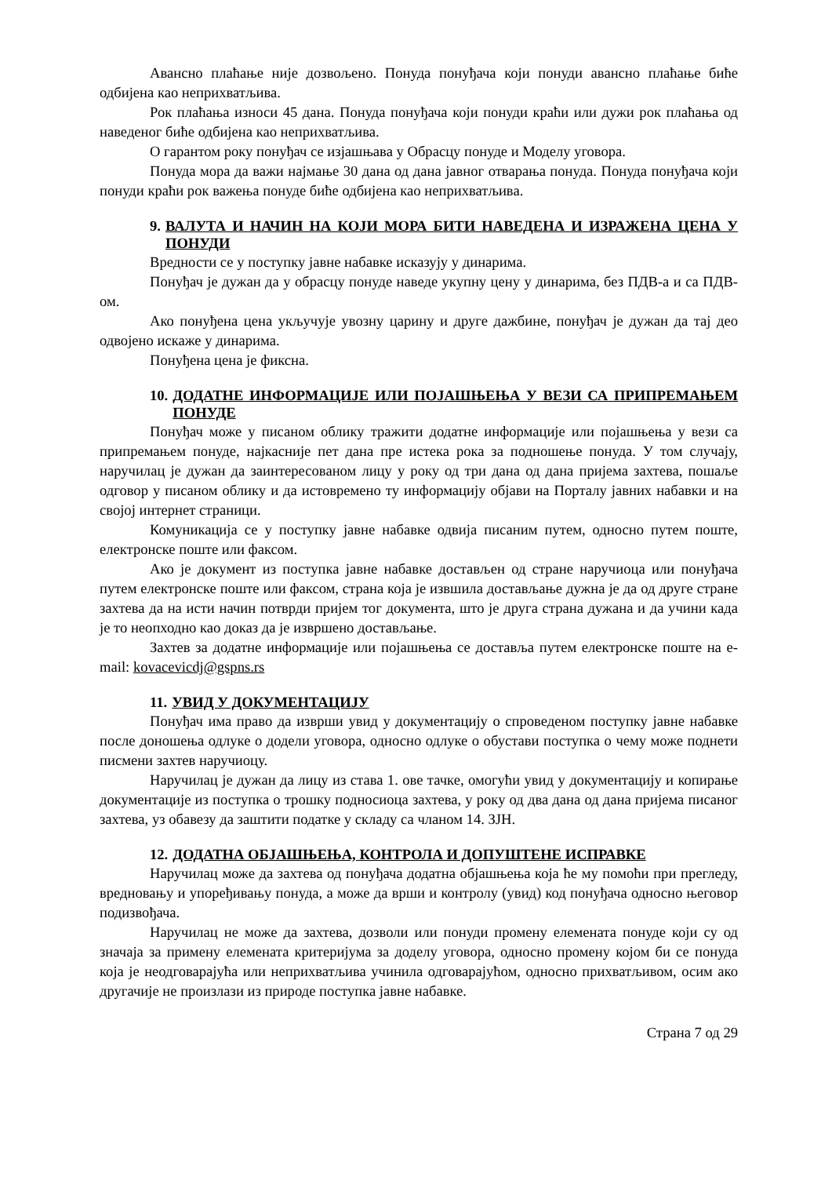Авансно плаћање није дозвољено. Понуда понуђача који понуди авансно плаћање биће одбијена као неприхватљива.
Рок плаћања износи 45 дана. Понуда понуђача који понуди краћи или дужи рок плаћања од наведеног биће одбијена као неприхватљива.
О гарантом року понуђач се изјашњава у Обрасцу понуде и Моделу уговора.
Понуда мора да важи најмање 30 дана од дана јавног отварања понуда. Понуда понуђача који понуди краћи рок важења понуде биће одбијена као неприхватљива.
9. ВАЛУТА И НАЧИН НА КОЈИ МОРА БИТИ НАВЕДЕНА И ИЗРАЖЕНА ЦЕНА У ПОНУДИ
Вредности се у поступку јавне набавке исказују у динарима.
Понуђач је дужан да у обрасцу понуде наведе укупну цену у динарима, без ПДВ-а и са ПДВ-ом.
Ако понуђена цена укључује увозну царину и друге дажбине, понуђач је дужан да тај део одвојено искаже у динарима.
Понуђена цена је фиксна.
10. ДОДАТНЕ ИНФОРМАЦИЈЕ ИЛИ ПОЈАШЊЕЊА У ВЕЗИ СА ПРИПРЕМАЊЕМ ПОНУДЕ
Понуђач може у писаном облику тражити додатне информације или појашњења у вези са припремањем понуде, најкасније пет дана пре истека рока за подношење понуда. У том случају, наручилац је дужан да заинтересованом лицу у року од три дана од дана пријема захтева, пошаље одговор у писаном облику и да истовремено ту информацију објави на Порталу јавних набавки и на својој интернет страници.
Комуникација се у поступку јавне набавке одвија писаним путем, односно путем поште, електронске поште или факсом.
Ако је документ из поступка јавне набавке достављен од стране наручиоца или понуђача путем електронске поште или факсом, страна која је извшила достављање дужна је да од друге стране захтева да на исти начин потврди пријем тог документа, што је друга страна дужана и да учини када је то неопходно као доказ да је извршено достављање.
Захтев за додатне информације или појашњења се доставља путем електронске поште на e-mail: kovacevicdj@gspns.rs
11. УВИД У ДОКУМЕНТАЦИЈУ
Понуђач има право да изврши увид у документацију о спроведеном поступку јавне набавке после доношења одлуке о додели уговора, односно одлуке о обустави поступка о чему може поднети писмени захтев наручиоцу.
Наручилац је дужан да лицу из става 1. ове тачке, омогући увид у документацију и копирање документације из поступка о трошку подносиоца захтева, у року од два дана од дана пријема писаног захтева, уз обавезу да заштити податке у складу са чланом 14. ЗЈН.
12. ДОДАТНА ОБЈАШЊЕЊА, КОНТРОЛА И ДОПУШТЕНЕ ИСПРАВКЕ
Наручилац може да захтева од понуђача додатна објашњења која ће му помоћи при прегледу, вредновању и упоређивању понуда, а може да врши и контролу (увид) код понуђача односно његовор подизвођача.
Наручилац не може да захтева, дозволи или понуди промену елемената понуде који су од значаја за примену елемената критеријума за доделу уговора, односно промену којом би се понуда која је неодговарајућа или неприхватљива учинила одговарајућом, односно прихватљивом, осим ако другачије не произлази из природе поступка јавне набавке.
Страна 7 од 29